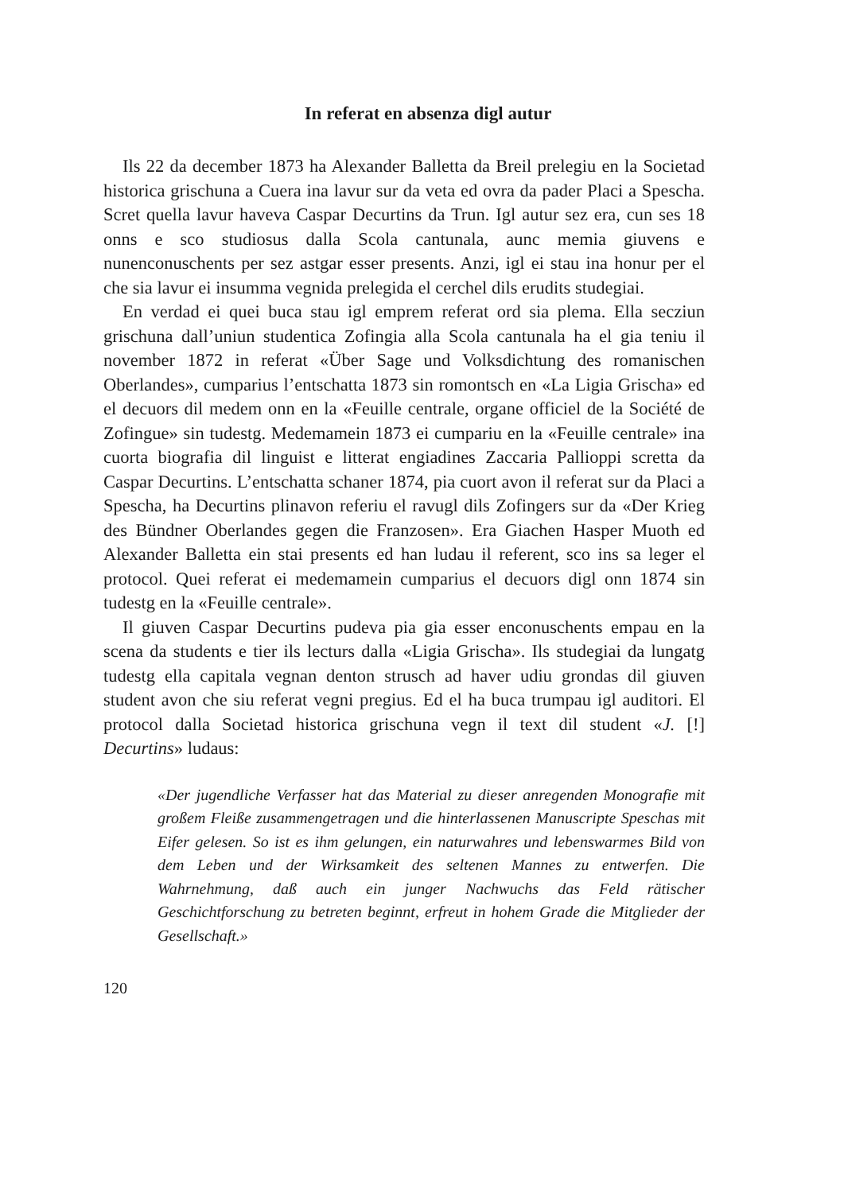In referat en absenza digl autur
Ils 22 da december 1873 ha Alexander Balletta da Breil prelegiu en la Societad historica grischuna a Cuera ina lavur sur da veta ed ovra da pader Placi a Spescha. Scret quella lavur haveva Caspar Decurtins da Trun. Igl autur sez era, cun ses 18 onns e sco studiosus dalla Scola cantunala, aunc memia giuvens e nunenconuschents per sez astgar esser presents. Anzi, igl ei stau ina honur per el che sia lavur ei insumma vegnida prelegida el cerchel dils erudits studegiai.
En verdad ei quei buca stau igl emprem referat ord sia plema. Ella secziun grischuna dall’uniun studentica Zofingia alla Scola cantunala ha el gia teniu il november 1872 in referat «Über Sage und Volksdichtung des romanischen Oberlandes», cumparius l’entschatta 1873 sin romontsch en «La Ligia Grischa» ed el decuors dil medem onn en la «Feuille centrale, organe officiel de la Société de Zofingue» sin tudestg. Medemamein 1873 ei cumpariu en la «Feuille centrale» ina cuorta biografia dil linguist e litterat engiadines Zaccaria Pallioppi scretta da Caspar Decurtins. L’entschatta schaner 1874, pia cuort avon il referat sur da Placi a Spescha, ha Decurtins plinavon referiu el ravugl dils Zofingers sur da «Der Krieg des Bündner Oberlandes gegen die Franzosen». Era Giachen Hasper Muoth ed Alexander Balletta ein stai presents ed han ludau il referent, sco ins sa leger el protocol. Quei referat ei medemamein cumparius el decuors digl onn 1874 sin tudestg en la «Feuille centrale».
Il giuven Caspar Decurtins pudeva pia gia esser enconuschents empau en la scena da students e tier ils lecturs dalla «Ligia Grischa». Ils studegiai da lungatg tudestg ella capitala vegnan denton strusch ad haver udiu grondas dil giuven student avon che siu referat vegni pregius. Ed el ha buca trumpau igl auditori. El protocol dalla Societad historica grischuna vegn il text dil student «J. [!] Decurtins» ludaus:
«Der jugendliche Verfasser hat das Material zu dieser anregenden Monografie mit großem Fleiße zusammengetragen und die hinterlassenen Manuscripte Speschas mit Eifer gelesen. So ist es ihm gelungen, ein naturwahres und lebenswarmes Bild von dem Leben und der Wirksamkeit des seltenen Mannes zu entwerfen. Die Wahrnehmung, daß auch ein junger Nachwuchs das Feld rätischer Geschichtforschung zu betreten beginnt, erfreut in hohem Grade die Mitglieder der Gesellschaft.»
120